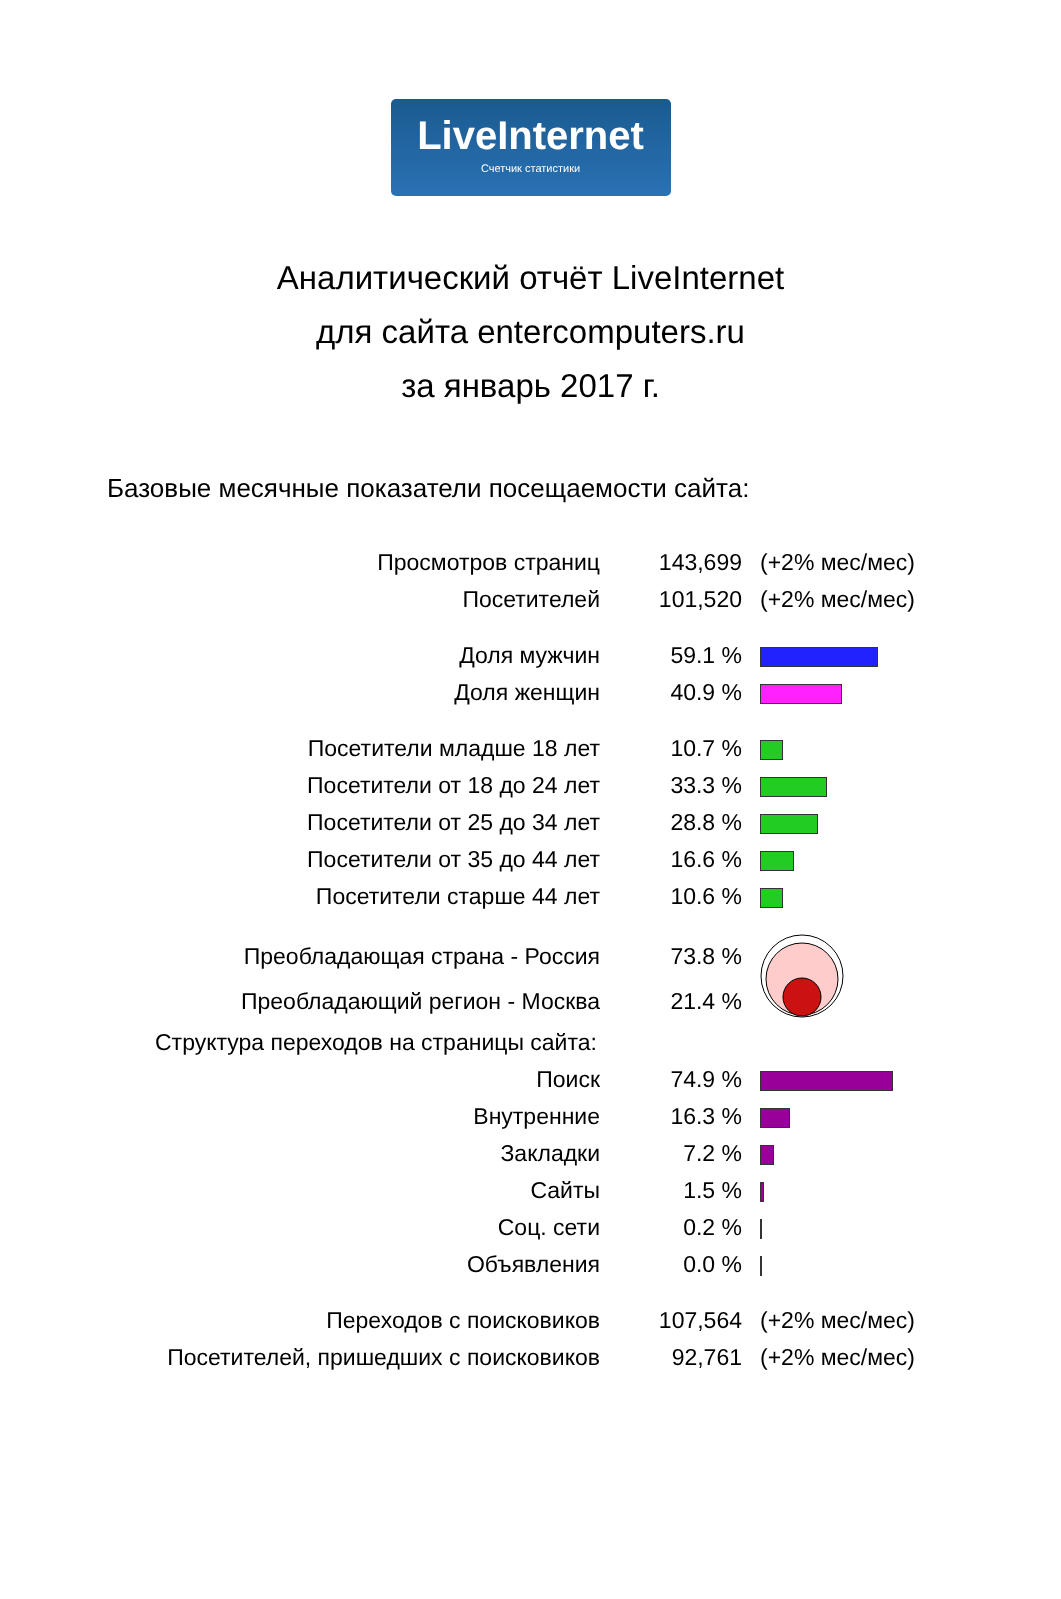LiveInternet
Счетчик статистики
Аналитический отчёт LiveInternet
для сайта entercomputers.ru
за январь 2017 г.
Базовые месячные показатели посещаемости сайта:
| Просмотров страниц | 143,699 | (+2% мес/мес) |
| Посетителей | 101,520 | (+2% мес/мес) |
| Доля мужчин | 59.1 % | |
| Доля женщин | 40.9 % | |
| Посетители младше 18 лет | 10.7 % | |
| Посетители от 18 до 24 лет | 33.3 % | |
| Посетители от 25 до 34 лет | 28.8 % | |
| Посетители от 35 до 44 лет | 16.6 % | |
| Посетители старше 44 лет | 10.6 % | |
| Преобладающая страна - Россия | 73.8 % | |
| Преобладающий регион - Москва | 21.4 % | |
| Структура переходов на страницы сайта: | | |
| Поиск | 74.9 % | |
| Внутренние | 16.3 % | |
| Закладки | 7.2 % | |
| Сайты | 1.5 % | |
| Соц. сети | 0.2 % | |
| Объявления | 0.0 % | |
| Переходов с поисковиков | 107,564 | (+2% мес/мес) |
| Посетителей, пришедших с поисковиков | 92,761 | (+2% мес/мес) |